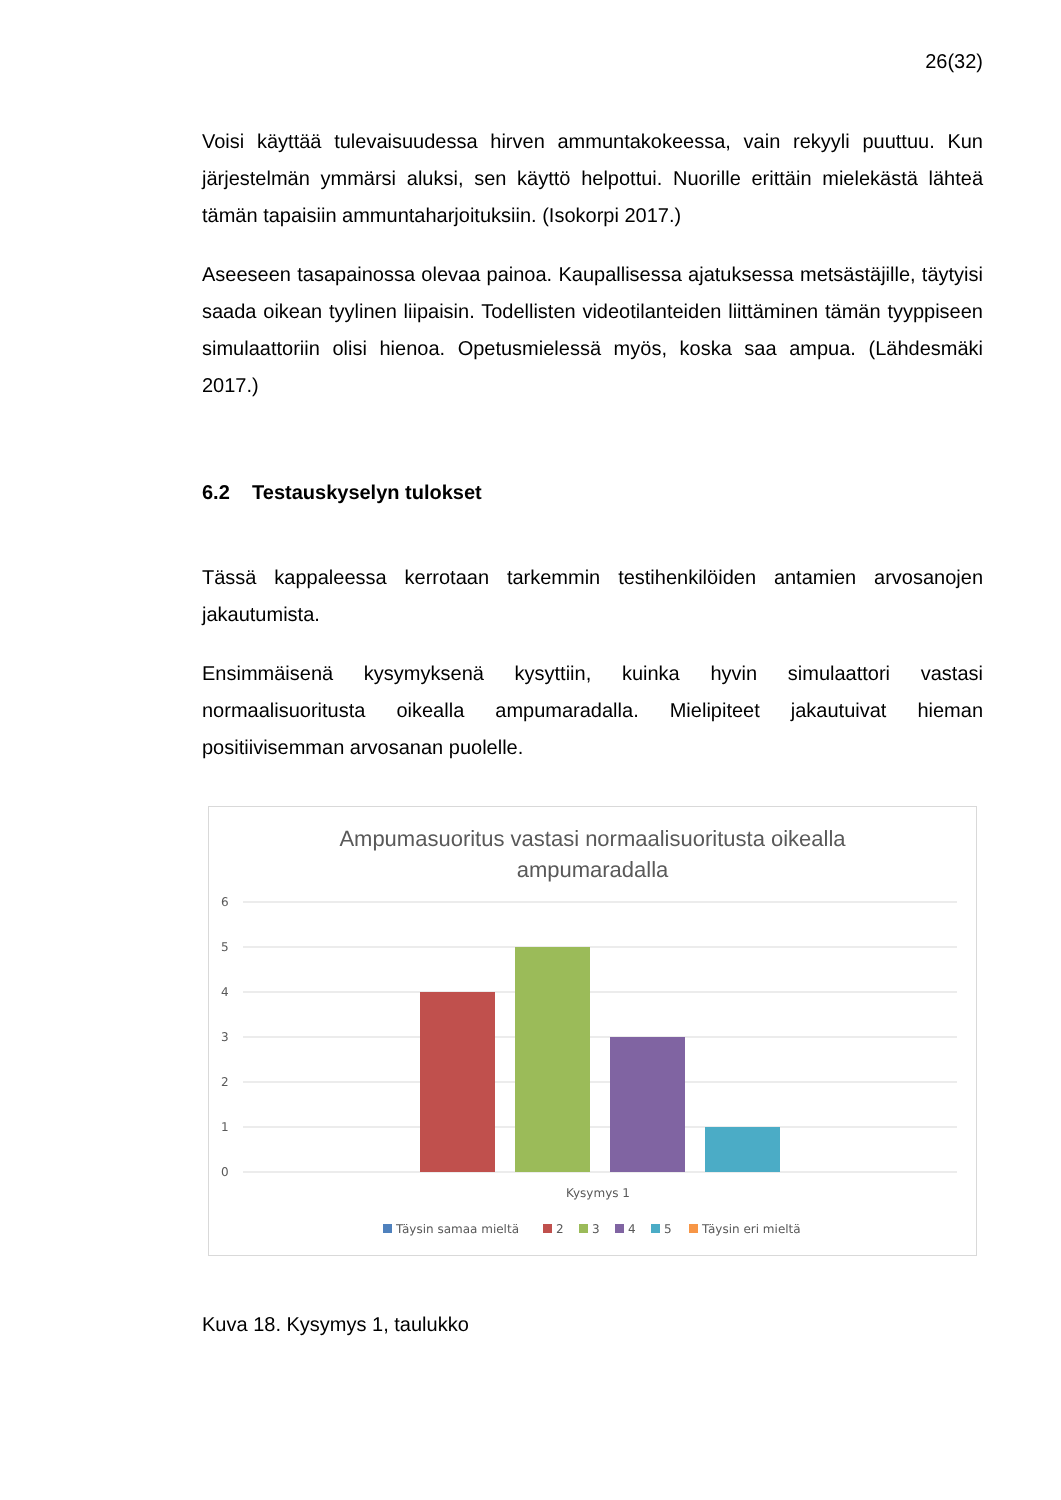26(32)
Voisi käyttää tulevaisuudessa hirven ammuntakokeessa, vain rekyyli puuttuu. Kun järjestelmän ymmärsi aluksi, sen käyttö helpottui. Nuorille erittäin mielekästä lähteä tämän tapaisiin ammuntaharjoituksiin. (Isokorpi 2017.)
Aseeseen tasapainossa olevaa painoa. Kaupallisessa ajatuksessa metsästäjille, täytyisi saada oikean tyylinen liipaisin. Todellisten videotilanteiden liittäminen tämän tyyppiseen simulaattoriin olisi hienoa. Opetusmielessä myös, koska saa ampua. (Lähdesmäki 2017.)
6.2 Testauskyselyn tulokset
Tässä kappaleessa kerrotaan tarkemmin testihenkilöiden antamien arvosanojen jakautumista.
Ensimmäisenä kysymyksenä kysyttiin, kuinka hyvin simulaattori vastasi normaalisuoritusta oikealla ampumaradalla. Mielipiteet jakautuivat hieman positiivisemman arvosanan puolelle.
Ampumasuoritus vastasi normaalisuoritusta oikealla
ampumaradalla
6
5
4
3
2
1
0
Kysymys 1
Täysin samaa mieltä
2
3
4
5
Täysin eri mieltä
Kuva 18. Kysymys 1, taulukko